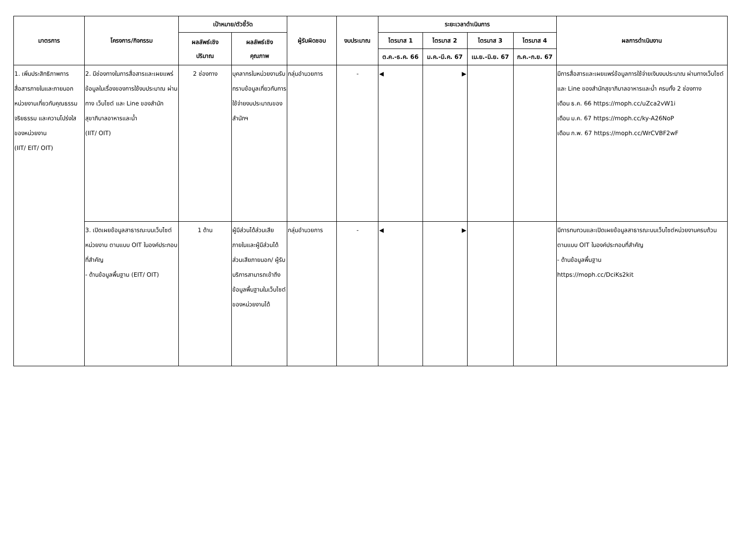| มาตรการ | โครงการ/กิจกรรม | เป้าหมาย/ตัวชี้วัด | | ผู้รับผิดชอบ | งบประมาณ | ระยะเวลาดำเนินการ | | | | ผลการดำเนินงาน |
| --- | --- | --- | --- | --- | --- | --- | --- | --- | --- | --- |
| | | ผลลัพธ์เชิง ปริมาณ | ผลลัพธ์เชิง คุณภาพ | | | ไตรมาส 1 | ไตรมาส 2 | ไตรมาส 3 | ไตรมาส 4 | |
| | | | | | | ต.ค.-ธ.ค. 66 | ม.ค.-มี.ค. 67 | เม.ย.-มิ.ย. 67 | ก.ค.-ก.ย. 67 | |
| 1. เพิ่มประสิทธิภาพการสื่อสารภายในและภายนอกหน่วยงานเกี่ยวกับคุณธรรม จริยธรรม และความโปร่งใสของหน่วยงาน (IIT/ EIT/ OIT) | 2. มีช่องทางในการสื่อสารและเผยแพร่ ข้อมูลในเรื่องของการใช้งบประมาณ ผ่านทาง เว็บไซต์ และ Line ของสำนักสุขาภิบาลอาหารและน้ำ (IIT/ OIT) | 2 ช่องทาง | บุคลากรในหน่วยงานรับทราบข้อมูลเกี่ยวกับการใช้จ่ายงบประมาณของสำนักฯ | กลุ่มอำนวยการ | - | ◀ | ▶ | | | มีการสื่อสารและเผยแพร่ข้อมูลการใช้จ่ายเงินงบประมาณ ผ่านทางเว็บไซต์ และ Line ของสำนักสุขาภิบาลอาหารและน้ำ ครบทั้ง 2 ช่องทาง เดือน ธ.ค. 66 https://moph.cc/uZca2vW1i เดือน ม.ค. 67 https://moph.cc/ky-A26NoP เดือน ก.พ. 67 https://moph.cc/WrCVBF2wF |
| | 3. เปิดเผยข้อมูลสาธารณะบนเว็บไซต์หน่วยงาน ตามแบบ OIT ในองค์ประกอบที่สำคัญ - ด้านข้อมูลพื้นฐาน (EIT/ OIT) | 1 ด้าน | ผู้มีส่วนได้ส่วนเสียภายในและผู้มีส่วนได้ส่วนเสียภายนอก/ ผู้รับบริการสามารถเข้าถึงข้อมูลพื้นฐานในเว็บไซต์ของหน่วยงานได้ | กลุ่มอำนวยการ | - | ◀ | ▶ | | | มีการทบทวนและเปิดเผยข้อมูลสาธารณะบนเว็บไซต์หน่วยงานครบถ้วน ตามแบบ OIT ในองค์ประกอบที่สำคัญ - ด้านข้อมูลพื้นฐาน https://moph.cc/DciKs2kit |